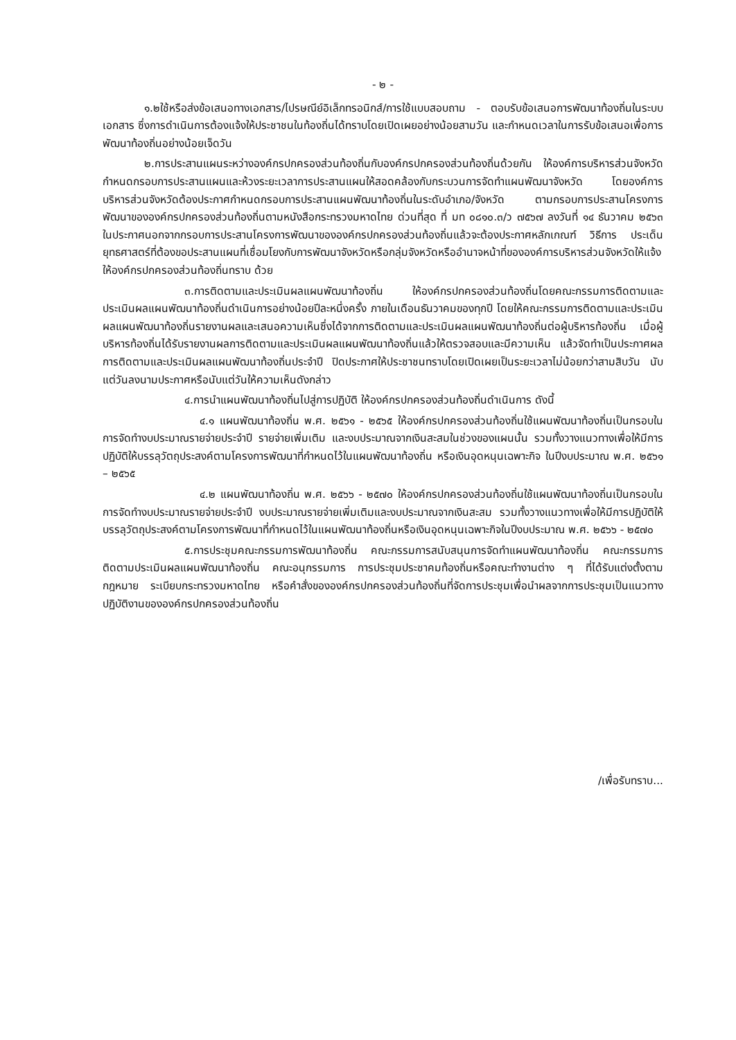- ๒ -
๑.๒ใช้หรือส่งข้อเสนอทางเอกสาร/ไปรษณีย์อิเล็กทรอนิกส์/การใช้แบบสอบถาม - ตอบรับข้อเสนอการพัฒนาท้องถิ่นในระบบเอกสาร ซึ่งการดำเนินการต้องแจ้งให้ประชาชนในท้องถิ่นได้ทราบโดยเปิดเผยอย่างน้อยสามวัน และกำหนดเวลาในการรับข้อเสนอเพื่อการพัฒนาท้องถิ่นอย่างน้อยเจ็ดวัน
๒.การประสานแผนระหว่างองค์กรปกครองส่วนท้องถิ่นกับองค์กรปกครองส่วนท้องถิ่นด้วยกัน ให้องค์การบริหารส่วนจังหวัดกำหนดกรอบการประสานแผนและห้วงระยะเวลาการประสานแผนให้สอดคล้องกับกระบวนการจัดทำแผนพัฒนาจังหวัด โดยองค์การบริหารส่วนจังหวัดต้องประกาศกำหนดกรอบการประสานแผนพัฒนาท้องถิ่นในระดับอำเภอ/จังหวัด ตามกรอบการประสานโครงการพัฒนาขององค์กรปกครองส่วนท้องถิ่นตามหนังสือกระทรวงมหาดไทย ด่วนที่สุด ที่ มท ๐๘๑๐.๓/ว ๗๕๖๗ ลงวันที่ ๑๔ ธันวาคม ๒๕๖๓ ในประกาศนอกจากกรอบการประสานโครงการพัฒนาขององค์กรปกครองส่วนท้องถิ่นแล้วจะต้องประกาศหลักเกณฑ์ วิธีการ ประเด็นยุทธศาสตร์ที่ต้องขอประสานแผนที่เชื่อมโยงกับการพัฒนาจังหวัดหรือกลุ่มจังหวัดหรืออำนาจหน้าที่ขององค์การบริหารส่วนจังหวัดให้แจ้งให้องค์กรปกครองส่วนท้องถิ่นทราบ ด้วย
๓.การติดตามและประเมินผลแผนพัฒนาท้องถิ่น ให้องค์กรปกครองส่วนท้องถิ่นโดยคณะกรรมการติดตามและประเมินผลแผนพัฒนาท้องถิ่นดำเนินการอย่างน้อยปีละหนึ่งครั้ง ภายในเดือนธันวาคมของทุกปี โดยให้คณะกรรมการติดตามและประเมินผลแผนพัฒนาท้องถิ่นรายงานผลและเสนอความเห็นซึ่งได้จากการติดตามและประเมินผลแผนพัฒนาท้องถิ่นต่อผู้บริหารท้องถิ่น เมื่อผู้บริหารท้องถิ่นได้รับรายงานผลการติดตามและประเมินผลแผนพัฒนาท้องถิ่นแล้วให้ตรวจสอบและมีความเห็น แล้วจัดทำเป็นประกาศผลการติดตามและประเมินผลแผนพัฒนาท้องถิ่นประจำปี ปิดประกาศให้ประชาชนทราบโดยเปิดเผยเป็นระยะเวลาไม่น้อยกว่าสามสิบวัน นับแต่วันลงนามประกาศหรือนับแต่วันให้ความเห็นดังกล่าว
๔.การนำแผนพัฒนาท้องถิ่นไปสู่การปฏิบัติ ให้องค์กรปกครองส่วนท้องถิ่นดำเนินการ ดังนี้
๔.๑ แผนพัฒนาท้องถิ่น พ.ศ. ๒๕๖๑ - ๒๕๖๕ ให้องค์กรปกครองส่วนท้องถิ่นใช้แผนพัฒนาท้องถิ่นเป็นกรอบในการจัดทำงบประมาณรายจ่ายประจำปี รายจ่ายเพิ่มเติม และงบประมาณจากเงินสะสมในช่วงของแผนนั้น รวมทั้งวางแนวทางเพื่อให้มีการปฏิบัติให้บรรลุวัตถุประสงค์ตามโครงการพัฒนาที่กำหนดไว้ในแผนพัฒนาท้องถิ่น หรือเงินอุดหนุนเฉพาะกิจ ในปีงบประมาณ พ.ศ. ๒๕๖๑ – ๒๕๖๕
๔.๒ แผนพัฒนาท้องถิ่น พ.ศ. ๒๕๖๖ - ๒๕๗๐ ให้องค์กรปกครองส่วนท้องถิ่นใช้แผนพัฒนาท้องถิ่นเป็นกรอบในการจัดทำงบประมาณรายจ่ายประจำปี งบประมาณรายจ่ายเพิ่มเติมและงบประมาณจากเงินสะสม รวมทั้งวางแนวทางเพื่อให้มีการปฏิบัติให้บรรลุวัตถุประสงค์ตามโครงการพัฒนาที่กำหนดไว้ในแผนพัฒนาท้องถิ่นหรือเงินอุดหนุนเฉพาะกิจในปีงบประมาณ พ.ศ. ๒๕๖๖ - ๒๕๗๐
๕.การประชุมคณะกรรมการพัฒนาท้องถิ่น คณะกรรมการสนับสนุนการจัดทำแผนพัฒนาท้องถิ่น คณะกรรมการติดตามประเมินผลแผนพัฒนาท้องถิ่น คณะอนุกรรมการ การประชุมประชาคมท้องถิ่นหรือคณะทำงานต่าง ๆ ที่ได้รับแต่งตั้งตามกฎหมาย ระเบียบกระทรวงมหาดไทย หรือคำสั่งขององค์กรปกครองส่วนท้องถิ่นที่จัดการประชุมเพื่อนำผลจากการประชุมเป็นแนวทางปฏิบัติงานขององค์กรปกครองส่วนท้องถิ่น
/เพื่อรับทราบ...